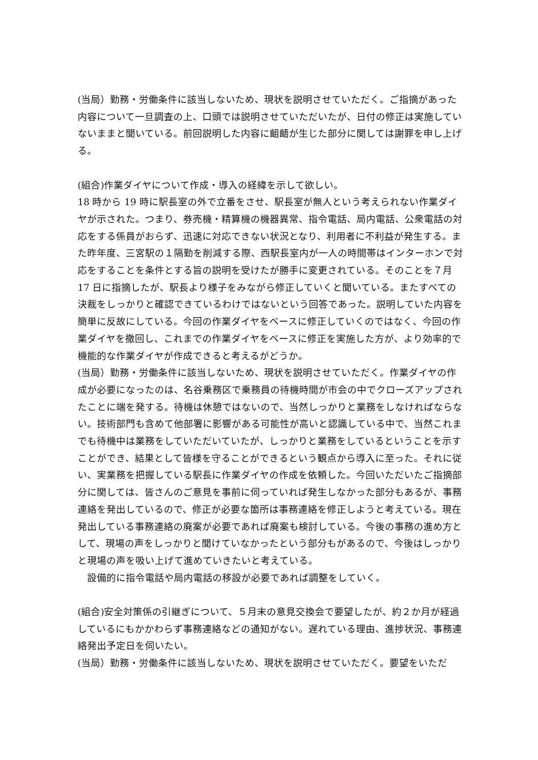(当局）勤務・労働条件に該当しないため、現状を説明させていただく。ご指摘があった内容について一旦調査の上、口頭では説明させていただいたが、日付の修正は実施していないままと聞いている。前回説明した内容に齟齬が生じた部分に関しては謝罪を申し上げる。
(組合)作業ダイヤについて作成・導入の経緯を示して欲しい。
18 時から 19 時に駅長室の外で立番をさせ、駅長室が無人という考えられない作業ダイヤが示された。つまり、券売機・精算機の機器異常、指令電話、局内電話、公衆電話の対応をする係員がおらず、迅速に対応できない状況となり、利用者に不利益が発生する。また昨年度、三宮駅の１隔勤を削減する際、西駅長室内が一人の時間帯はインターホンで対応をすることを条件とする旨の説明を受けたが勝手に変更されている。そのことを７月 17 日に指摘したが、駅長より様子をみながら修正していくと聞いている。またすべての決裁をしっかりと確認できているわけではないという回答であった。説明していた内容を簡単に反故にしている。今回の作業ダイヤをベースに修正していくのではなく、今回の作業ダイヤを撤回し、これまでの作業ダイヤをベースに修正を実施した方が、より効率的で機能的な作業ダイヤが作成できると考えるがどうか。
(当局）勤務・労働条件に該当しないため、現状を説明させていただく。作業ダイヤの作成が必要になったのは、名谷乗務区で乗務員の待機時間が市会の中でクローズアップされたことに端を発する。待機は休憩ではないので、当然しっかりと業務をしなければならない。技術部門も含めて他部署に影響がある可能性が高いと認識している中で、当然これまでも待機中は業務をしていただいていたが、しっかりと業務をしているということを示すことができ、結果として皆様を守ることができるという観点から導入に至った。それに従い、実業務を把握している駅長に作業ダイヤの作成を依頼した。今回いただいたご指摘部分に関しては、皆さんのご意見を事前に伺っていれば発生しなかった部分もあるが、事務連絡を発出しているので、修正が必要な箇所は事務連絡を修正しようと考えている。現在発出している事務連絡の廃案が必要であれば廃案も検討している。今後の事務の進め方として、現場の声をしっかりと聞けていなかったという部分もがあるので、今後はしっかりと現場の声を吸い上げて進めていきたいと考えている。
　設備的に指令電話や局内電話の移設が必要であれば調整をしていく。
(組合)安全対策係の引継ぎについて、５月末の意見交換会で要望したが、約２か月が経過しているにもかかわらず事務連絡などの通知がない。遅れている理由、進捗状況、事務連絡発出予定日を伺いたい。
(当局）勤務・労働条件に該当しないため、現状を説明させていただく。要望をいただ